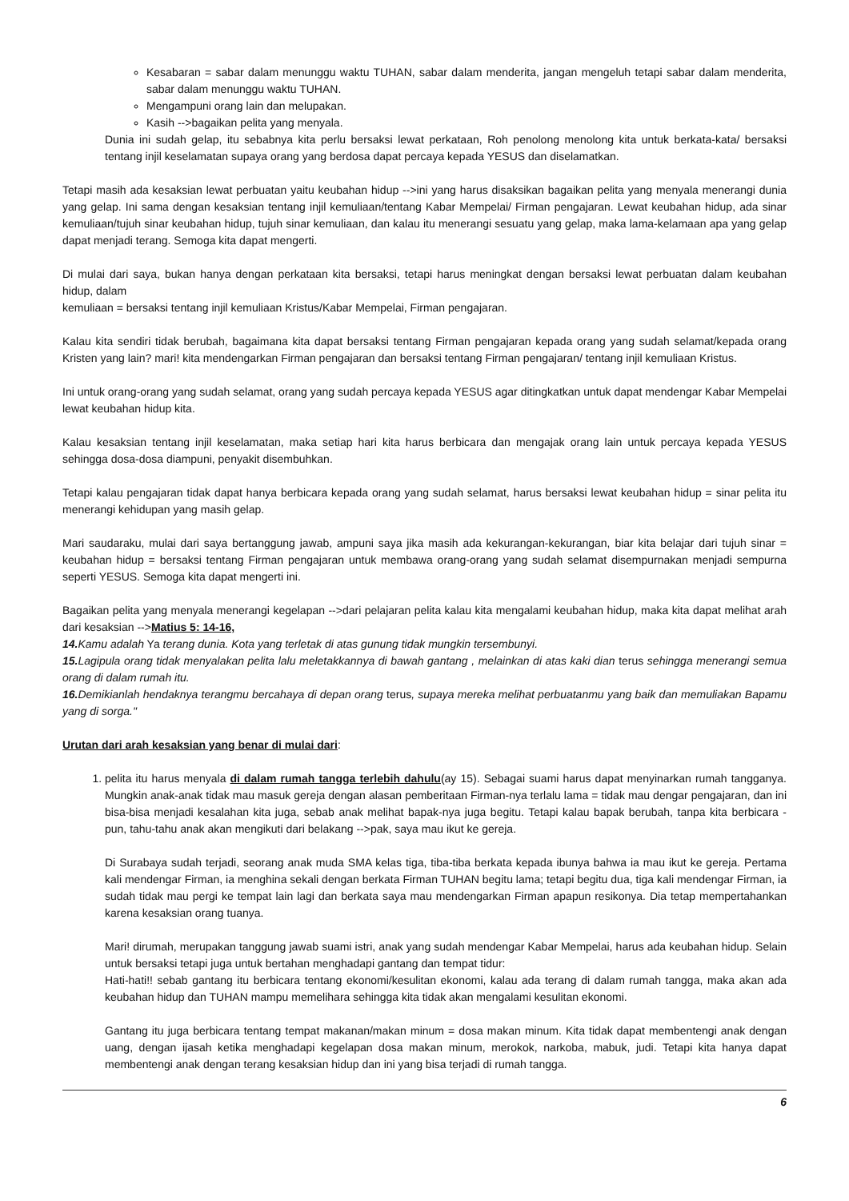Kesabaran = sabar dalam menunggu waktu TUHAN, sabar dalam menderita, jangan mengeluh tetapi sabar dalam menderita, sabar dalam menunggu waktu TUHAN.
Mengampuni orang lain dan melupakan.
Kasih -->bagaikan pelita yang menyala.
Dunia ini sudah gelap, itu sebabnya kita perlu bersaksi lewat perkataan, Roh penolong menolong kita untuk berkata-kata/ bersaksi tentang injil keselamatan supaya orang yang berdosa dapat percaya kepada YESUS dan diselamatkan.
Tetapi masih ada kesaksian lewat perbuatan yaitu keubahan hidup -->ini yang harus disaksikan bagaikan pelita yang menyala menerangi dunia yang gelap. Ini sama dengan kesaksian tentang injil kemuliaan/tentang Kabar Mempelai/ Firman pengajaran. Lewat keubahan hidup, ada sinar kemuliaan/tujuh sinar keubahan hidup, tujuh sinar kemuliaan, dan kalau itu menerangi sesuatu yang gelap, maka lama-kelamaan apa yang gelap dapat menjadi terang. Semoga kita dapat mengerti.
Di mulai dari saya, bukan hanya dengan perkataan kita bersaksi, tetapi harus meningkat dengan bersaksi lewat perbuatan dalam keubahan hidup, dalam
kemuliaan = bersaksi tentang injil kemuliaan Kristus/Kabar Mempelai, Firman pengajaran.
Kalau kita sendiri tidak berubah, bagaimana kita dapat bersaksi tentang Firman pengajaran kepada orang yang sudah selamat/kepada orang Kristen yang lain? mari! kita mendengarkan Firman pengajaran dan bersaksi tentang Firman pengajaran/ tentang injil kemuliaan Kristus.
Ini untuk orang-orang yang sudah selamat, orang yang sudah percaya kepada YESUS agar ditingkatkan untuk dapat mendengar Kabar Mempelai lewat keubahan hidup kita.
Kalau kesaksian tentang injil keselamatan, maka setiap hari kita harus berbicara dan mengajak orang lain untuk percaya kepada YESUS sehingga dosa-dosa diampuni, penyakit disembuhkan.
Tetapi kalau pengajaran tidak dapat hanya berbicara kepada orang yang sudah selamat, harus bersaksi lewat keubahan hidup = sinar pelita itu menerangi kehidupan yang masih gelap.
Mari saudaraku, mulai dari saya bertanggung jawab, ampuni saya jika masih ada kekurangan-kekurangan, biar kita belajar dari tujuh sinar = keubahan hidup = bersaksi tentang Firman pengajaran untuk membawa orang-orang yang sudah selamat disempurnakan menjadi sempurna seperti YESUS. Semoga kita dapat mengerti ini.
Bagaikan pelita yang menyala menerangi kegelapan -->dari pelajaran pelita kalau kita mengalami keubahan hidup, maka kita dapat melihat arah dari kesaksian -->Matius 5: 14-16,
14. Kamu adalah Ya terang dunia. Kota yang terletak di atas gunung tidak mungkin tersembunyi.
15. Lagipula orang tidak menyalakan pelita lalu meletakkannya di bawah gantang , melainkan di atas kaki dian terus sehingga menerangi semua orang di dalam rumah itu.
16. Demikianlah hendaknya terangmu bercahaya di depan orang terus, supaya mereka melihat perbuatanmu yang baik dan memuliakan Bapamu yang di sorga."
Urutan dari arah kesaksian yang benar di mulai dari:
1. pelita itu harus menyala di dalam rumah tangga terlebih dahulu(ay 15). Sebagai suami harus dapat menyinarkan rumah tangganya. Mungkin anak-anak tidak mau masuk gereja dengan alasan pemberitaan Firman-nya terlalu lama = tidak mau dengar pengajaran, dan ini bisa-bisa menjadi kesalahan kita juga, sebab anak melihat bapak-nya juga begitu. Tetapi kalau bapak berubah, tanpa kita berbicara - pun, tahu-tahu anak akan mengikuti dari belakang -->pak, saya mau ikut ke gereja.
Di Surabaya sudah terjadi, seorang anak muda SMA kelas tiga, tiba-tiba berkata kepada ibunya bahwa ia mau ikut ke gereja. Pertama kali mendengar Firman, ia menghina sekali dengan berkata Firman TUHAN begitu lama; tetapi begitu dua, tiga kali mendengar Firman, ia sudah tidak mau pergi ke tempat lain lagi dan berkata saya mau mendengarkan Firman apapun resikonya. Dia tetap mempertahankan karena kesaksian orang tuanya.
Mari! dirumah, merupakan tanggung jawab suami istri, anak yang sudah mendengar Kabar Mempelai, harus ada keubahan hidup. Selain untuk bersaksi tetapi juga untuk bertahan menghadapi gantang dan tempat tidur:
Hati-hati!! sebab gantang itu berbicara tentang ekonomi/kesulitan ekonomi, kalau ada terang di dalam rumah tangga, maka akan ada keubahan hidup dan TUHAN mampu memelihara sehingga kita tidak akan mengalami kesulitan ekonomi.
Gantang itu juga berbicara tentang tempat makanan/makan minum = dosa makan minum. Kita tidak dapat membentengi anak dengan uang, dengan ijasah ketika menghadapi kegelapan dosa makan minum, merokok, narkoba, mabuk, judi. Tetapi kita hanya dapat membentengi anak dengan terang kesaksian hidup dan ini yang bisa terjadi di rumah tangga.
6